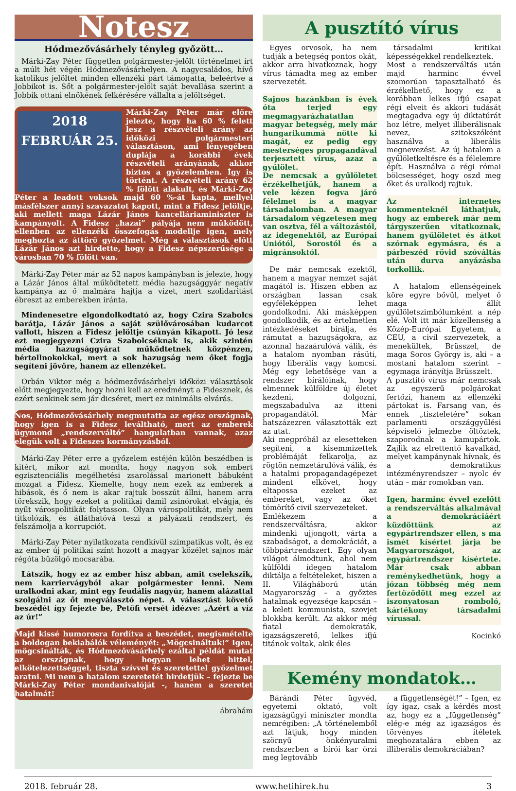Notesz
Hódmezővásárhely tényleg győzött…
Márki-Zay Péter független polgármester-jelölt történelmet írt a múlt hét végén Hódmezővásárhelyen. A nagycsaládos, hívő katolikus jelöltet minden ellenzéki párt támogatta, beleértve a Jobbikot is. Sőt a polgármester-jelölt saját bevallása szerint a Jobbik ottani elnökének felkérésére vállalta a jelöltséget.
2018 FEBRUÁR 25.
Márki-Zay Péter már előre jelezte, hogy ha 60 % felett lesz a részvételi arány az időközi polgármesteri választáson, ami lényegében duplája a korábbi évek részvételi arányának, akkor biztos a győzelemben. Így is történt. A részvételi arány 62 % fölött alakult, és Márki-Zay Péter a leadott voksok majd 60 %-át kapta, mellyel másfélszer annyi szavazatot kapott, mint a Fidesz jelöltje, aki mellett maga Lázár János kancelláriaminiszter is kampányolt. A Fidesz „hazai” pályája nem működött, ellenben az ellenzéki összefogás modellje igen, mely meghozta az áttörő győzelmet. Még a választások előtt Lázár János azt hirdette, hogy a Fidesz népszerűsége a városban 70 % fölött van.
Márki-Zay Péter már az 52 napos kampányban is jelezte, hogy a Lázár János által működtetett média hazugsággyár negatív kampánya az ő malmára hajtja a vizet, mert szolidaritást ébreszt az emberekben iránta.
Mindenesetre elgondolkodtató az, hogy Czira Szabolcs barátja, Lázár János a saját szülővárosában kudarcot vallott, hiszen a Fidesz jelöltje csúnyán kikapott. Jó lesz ezt megjegyezni Czira Szabolcséknak is, akik szintén média hazugsággyárat működtetnek közpénzen, bértollnokokkal, mert a sok hazugság nem őket fogja segíteni jövőre, hanem az ellenzéket.
Orbán Viktor még a hódmezővásárhelyi időközi választások előtt megjegyezte, hogy hozni kell az eredményt a Fidesznek, és ezért senkinek sem jár dicséret, mert ez minimális elvárás.
Nos, Hódmezővásárhely megmutatta az egész országnak, hogy igen is a Fidesz leváltható, mert az emberek úgymond „rendszerváltó” hangulatban vannak, azaz elegük volt a Fideszes kormányzásból.
Márki-Zay Péter erre a győzelem estéjén külön beszédben is kitért, mikor azt mondta, hogy nagyon sok embert egzisztenciális megélhetési zsarolással marionett bábuként mozgat a Fidesz. Kiemelte, hogy nem ezek az emberek a hibások, és ő nem is akar rajtuk bosszút állni, hanem arra törekszik, hogy ezeket a politikai damil zsinórokat elvágja, és nyílt várospolitikát folytasson. Olyan várospolitikát, mely nem titkolózik, és átláthatóvá teszi a pályázati rendszert, és felszámolja a korrupciót.
Márki-Zay Péter nyilatkozata rendkívül szimpatikus volt, és ez az ember új politikai színt hozott a magyar közélet sajnos már régóta bűzölgő mocsarába.
Látszik, hogy ez az ember hisz abban, amit cselekszik, nem karriervágyból akar polgármester lenni. Nem uralkodni akar, mint egy feudális nagyúr, hanem alázattal szolgálni az őt megválasztó népet. A választást követő beszédét így fejezte be, Petőfi versét idézve: „Azért a víz az úr!”
Majd kissé humorosra fordítva a beszédet, megismételte a boldogan bekiabálók véleményét: „Mögcsináltuk!” Igen, mögcsinálták, és Hódmezővásárhely ezáltal példát mutat az országnak, hogy hogyan lehet hittel, elkötelezettséggel, tiszta szívvel és szeretettel győzelmet aratni. Mi nem a hatalom szeretetét hirdetjük – fejezte be Márki-Zay Péter mondanivalóját -, hanem a szeretet hatalmát!
ábrahám
A pusztító vírus
Egyes orvosok, ha nem tudják a betegség pontos okát, akkor arra hivatkoznak, hogy vírus támadta meg az ember szervezetét.
Sajnos hazánkban is évek óta terjed egy megmagyarázhatatlan magyar betegség, mely már hungarikummá nőtte ki magát, ez pedig egy mesterséges propagandával terjesztett vírus, azaz a gyűlölet.
De nemcsak a gyűlöletet érzékelhetjük, hanem a vele kézen fogva járó félelmet is a magyar társadalomban. A magyar társadalom végzetesen meg van osztva, fél a változástól, az idegenektől, az Európai Uniótól, Sorostól és a migránsoktól.
De már nemcsak ezektől, hanem a magyar nemzet saját magától is. Hiszen ebben az országban lassan csak egyféleképpen lehet gondolkodni. Aki másképpen gondolkodik, és az értelmetlen intézkedéseket bírálja, és rámutat a hazugságokra, az azonnal hazaárulóvá válik, és a hatalom nyomban rásüti, hogy liberális vagy komcsi. Még egy lehetősége van a rendszer bírálóinak, hogy elmennek külföldre új életet kezdeni, dolgozni, megszabadulva az itteni propagandától. Már hatszázezren választották ezt az utat.
Aki megpróbál az elesetteken segíteni, a kisemmizettek problémáját felkarolja, az rögtön nemzetárulóvá válik, és a hatalmi propagandagépezet mindent elkövet, hogy eltapossa ezeket az embereket, vagy az őket tömörítő civil szervezeteket.
Emlékezem a rendszerváltásra, akkor mindenki ujjongott, várta a szabadságot, a demokráciát, a többpártrendszert. Egy olyan világot álmodtunk, ahol nem külföldi idegen hatalom diktálja a feltételeket, hiszen a II. Világháború után Magyarország – a győztes hatalmak egyezsége kapcsán – a keleti kommunista, szovjet blokkba került. Az akkor még fiatal demokraták, igazságszerető, lelkes ifjú titánok voltak, akik éles
társadalmi kritikai képességekkel rendelkeztek.
Most a rendszerváltás után majd harminc évvel szomorúan tapasztalható és érzékelhető, hogy ez a korábban lelkes ifjú csapat régi elveit és akkori tudását megtagadva egy új diktatúrát hoz létre, melyet illiberálisnak nevez, szitokszóként használva a liberális megnevezést. Az új hatalom a gyűlöletkeltésre és a félelemre épít. Használva a régi római bölcsességet, hogy oszd meg őket és uralkodj rajtuk.
Az internetes kommenteknél láthatjuk, hogy az emberek már nem tárgyszerűen vitatkoznak, hanem gyűlöletet és átkot szórnak egymásra, és a párbeszéd rövid szóváltás után durva anyázásba torkollik.
A hatalom ellenségeinek köre egyre bővül, melyet ő maga állít gyűlöletszimbólumként a nép elé. Volt itt már közellenség a Közép-Európai Egyetem, a CEU, a civil szervezetek, a menekültek, Brüsszel, de maga Soros György is, aki – a mostani hatalom szerint – egymaga irányítja Brüsszelt.
A pusztító vírus már nemcsak az egyszerű polgárokat fertőzi, hanem az ellenzéki pártokat is. Farsang van, és ennek „tiszteletére” sokan parlamenti országgyűlési képviselő jelmezbe öltöztek, szaporodnak a kamupártok. Zajlik az elrettentő kavalkád, melyet kampánynak hívnak, és a demokratikus intézményrendszer – nyolc év után – már romokban van.
Igen, harminc évvel ezelőtt a rendszerváltás alkalmával a demokráciáért küzdöttünk az egypártrendszer ellen, s ma ismét kísértet járja be Magyarországot, az egypártrendszer kísértete. Már csak abban reménykedhetünk, hogy a józan többség még nem fertőződött meg ezzel az iszonyatosan romboló, kártékony társadalmi vírussal.
Kocinkó
Kemény mondatok…
Bárándi Péter ügyvéd, egyetemi oktató, volt igazságügyi miniszter mondta nemrégiben: „A történelemből azt látjuk, hogy minden szörnyű önkényuralmi rendszerben a bírói kar őrzi meg legtovább
a függetlenségét!” – Igen, ez így igaz, csak a kérdés most az, hogy ez a „függetlenség” elég-e még az igazságos és törvényes ítéletek meghozatalára ebben az illiberális demokráciában?
2018. február 28. www.hetihirek.hu 3